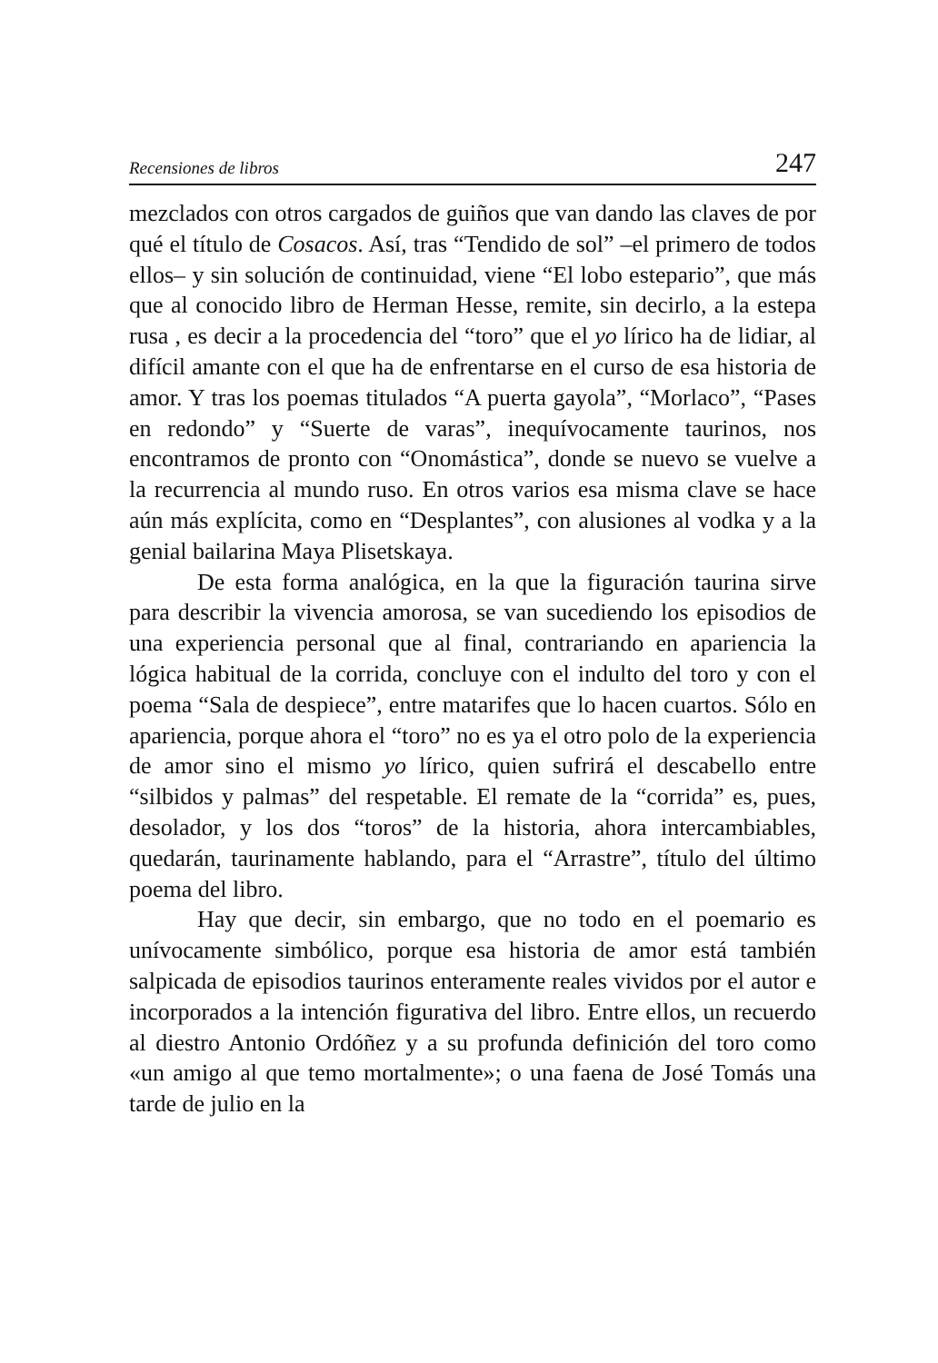Recensiones de libros 247
mezclados con otros cargados de guiños que van dando las claves de por qué el título de Cosacos. Así, tras “Tendido de sol” –el primero de todos ellos– y sin solución de continuidad, viene “El lobo estepario”, que más que al conocido libro de Herman Hesse, remite, sin decirlo, a la estepa rusa , es decir a la procedencia del “toro” que el yo lírico ha de lidiar, al difícil amante con el que ha de enfrentarse en el curso de esa historia de amor. Y tras los poemas titulados “A puerta gayola”, “Morlaco”, “Pases en redondo” y “Suerte de varas”, inequívocamente taurinos, nos encontramos de pronto con “Onomástica”, donde se nuevo se vuelve a la recurrencia al mundo ruso. En otros varios esa misma clave se hace aún más explícita, como en “Desplantes”, con alusiones al vodka y a la genial bailarina Maya Plisetskaya.
De esta forma analógica, en la que la figuración taurina sirve para describir la vivencia amorosa, se van sucediendo los episodios de una experiencia personal que al final, contrariando en apariencia la lógica habitual de la corrida, concluye con el indulto del toro y con el poema “Sala de despiece”, entre matarifes que lo hacen cuartos. Sólo en apariencia, porque ahora el “toro” no es ya el otro polo de la experiencia de amor sino el mismo yo lírico, quien sufrirá el descabello entre “silbidos y palmas” del respetable. El remate de la “corrida” es, pues, desolador, y los dos “toros” de la historia, ahora intercambiables, quedarán, taurinamente hablando, para el “Arrastre”, título del último poema del libro.
Hay que decir, sin embargo, que no todo en el poemario es unívocamente simbólico, porque esa historia de amor está también salpicada de episodios taurinos enteramente reales vividos por el autor e incorporados a la intención figurativa del libro. Entre ellos, un recuerdo al diestro Antonio Ordóñez y a su profunda definición del toro como «un amigo al que temo mortalmente»; o una faena de José Tomás una tarde de julio en la